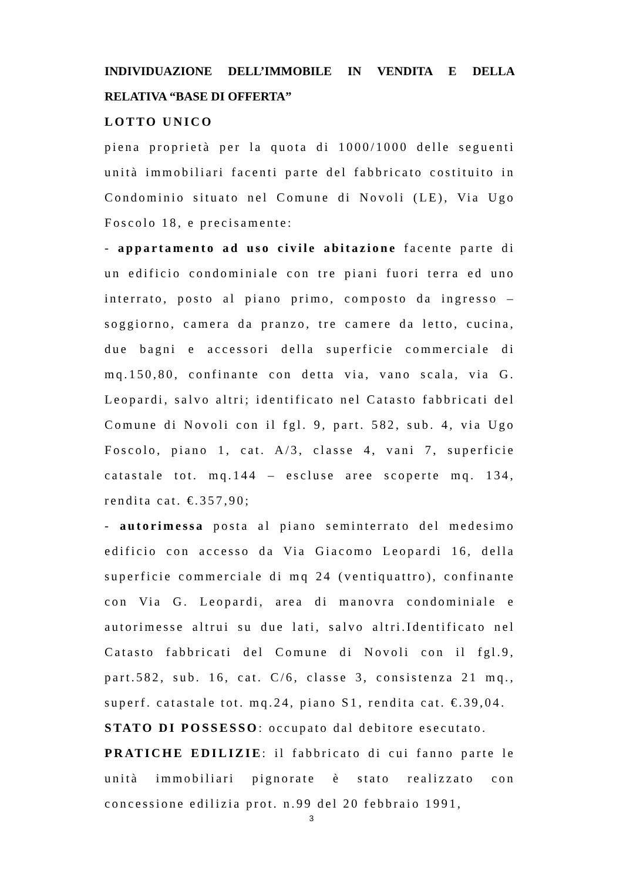INDIVIDUAZIONE DELL’IMMOBILE IN VENDITA E DELLA RELATIVA “BASE DI OFFERTA”
LOTTO UNICO
piena proprietà per la quota di 1000/1000 delle seguenti unità immobiliari facenti parte del fabbricato costituito in Condominio situato nel Comune di Novoli (LE), Via Ugo Foscolo 18, e precisamente:
- appartamento ad uso civile abitazione facente parte di un edificio condominiale con tre piani fuori terra ed uno interrato, posto al piano primo, composto da ingresso – soggiorno, camera da pranzo, tre camere da letto, cucina, due bagni e accessori della superficie commerciale di mq.150,80, confinante con detta via, vano scala, via G. Leopardi, salvo altri; identificato nel Catasto fabbricati del Comune di Novoli con il fgl. 9, part. 582, sub. 4, via Ugo Foscolo, piano 1, cat. A/3, classe 4, vani 7, superficie catastale tot. mq.144 – escluse aree scoperte mq. 134, rendita cat. €.357,90;
- autorimessa posta al piano seminterrato del medesimo edificio con accesso da Via Giacomo Leopardi 16, della superficie commerciale di mq 24 (ventiquattro), confinante con Via G. Leopardi, area di manovra condominiale e autorimesse altrui su due lati, salvo altri.Identificato nel Catasto fabbricati del Comune di Novoli con il fgl.9, part.582, sub. 16, cat. C/6, classe 3, consistenza 21 mq., superf. catastale tot. mq.24, piano S1, rendita cat. €.39,04.
STATO DI POSSESSO: occupato dal debitore esecutato.
PRATICHE EDILIZIE: il fabbricato di cui fanno parte le unità immobiliari pignorate è stato realizzato con concessione edilizia prot. n.99 del 20 febbraio 1991,
3